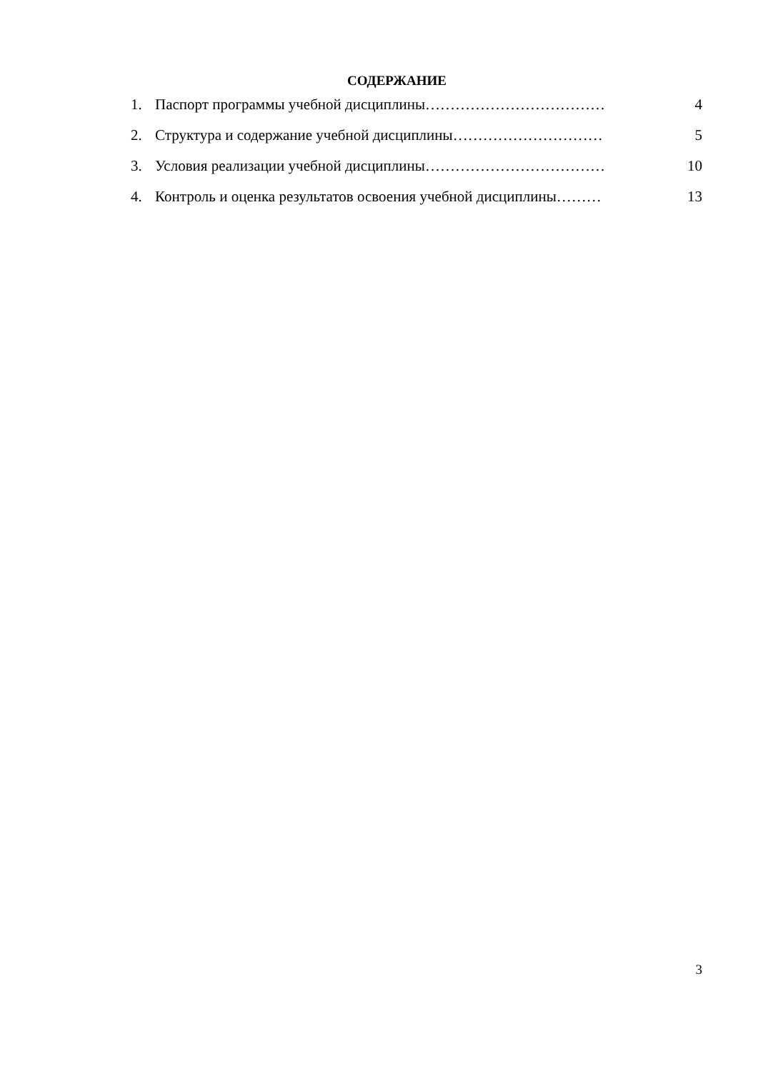СОДЕРЖАНИЕ
1. Паспорт программы учебной дисциплины……………………………… 4
2. Структура и содержание учебной дисциплины………………………… 5
3. Условия реализации учебной дисциплины……………………………… 10
4. Контроль и оценка результатов освоения учебной дисциплины……… 13
3